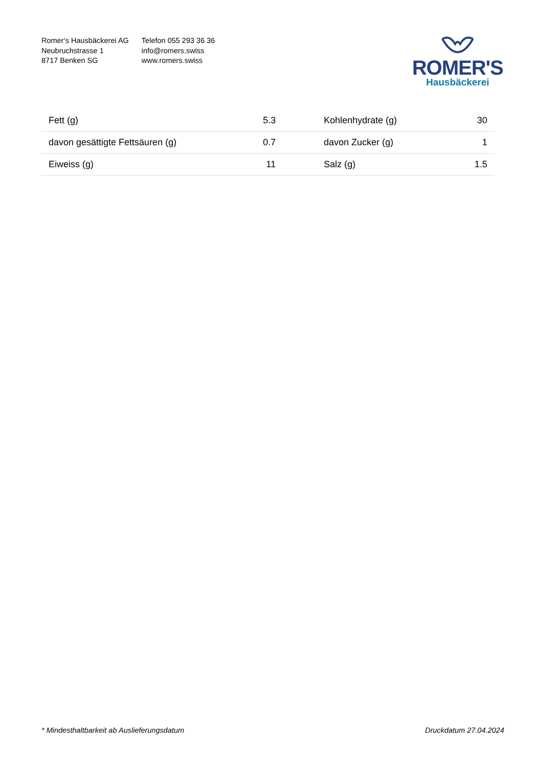Romer‘s Hausbäckerei AG
Neubruchstrasse 1
8717 Benken SG
Telefon 055 293 36 36
info@romers.swiss
www.romers.swiss
ROMER'S
Hausbäckerei
| Fett (g) | 5.3 | Kohlenhydrate (g) | 30 |
| davon gesättigte Fettsäuren (g) | 0.7 | davon Zucker (g) | 1 |
| Eiweiss (g) | 11 | Salz (g) | 1.5 |
* Mindesthaltbarkeit ab Auslieferungsdatum Druckdatum 27.04.2024